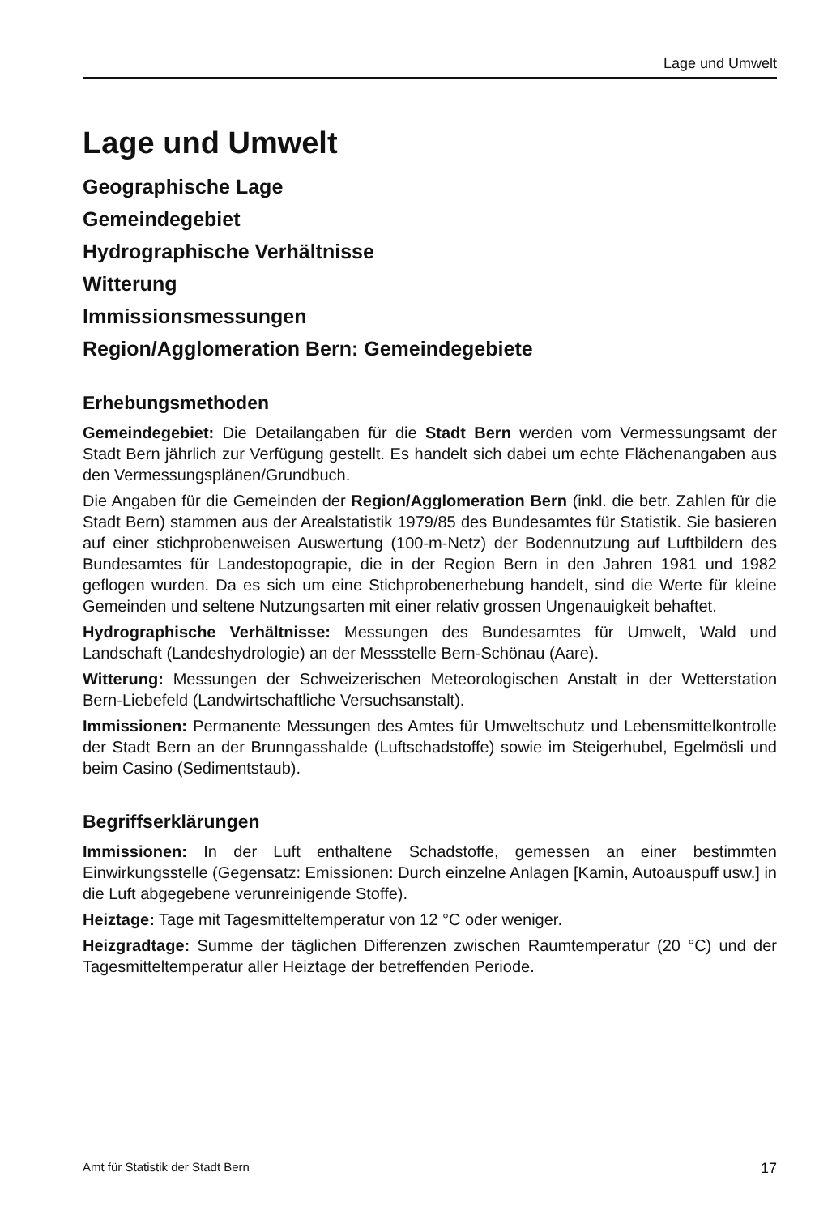Lage und Umwelt
Lage und Umwelt
Geographische Lage
Gemeindegebiet
Hydrographische Verhältnisse
Witterung
Immissionsmessungen
Region/Agglomeration Bern: Gemeindegebiete
Erhebungsmethoden
Gemeindegebiet: Die Detailangaben für die Stadt Bern werden vom Vermessungsamt der Stadt Bern jährlich zur Verfügung gestellt. Es handelt sich dabei um echte Flächenangaben aus den Vermessungsplänen/Grundbuch.
Die Angaben für die Gemeinden der Region/Agglomeration Bern (inkl. die betr. Zahlen für die Stadt Bern) stammen aus der Arealstatistik 1979/85 des Bundesamtes für Statistik. Sie basieren auf einer stichprobenweisen Auswertung (100-m-Netz) der Bodennutzung auf Luftbildern des Bundesamtes für Landestopograpie, die in der Region Bern in den Jahren 1981 und 1982 geflogen wurden. Da es sich um eine Stichprobenerhebung handelt, sind die Werte für kleine Gemeinden und seltene Nutzungsarten mit einer relativ grossen Ungenauigkeit behaftet.
Hydrographische Verhältnisse: Messungen des Bundesamtes für Umwelt, Wald und Landschaft (Landeshydrologie) an der Messstelle Bern-Schönau (Aare).
Witterung: Messungen der Schweizerischen Meteorologischen Anstalt in der Wetterstation Bern-Liebefeld (Landwirtschaftliche Versuchsanstalt).
Immissionen: Permanente Messungen des Amtes für Umweltschutz und Lebensmittelkontrolle der Stadt Bern an der Brunngasshalde (Luftschadstoffe) sowie im Steigerhubel, Egelmösli und beim Casino (Sedimentstaub).
Begriffserklärungen
Immissionen: In der Luft enthaltene Schadstoffe, gemessen an einer bestimmten Einwirkungsstelle (Gegensatz: Emissionen: Durch einzelne Anlagen [Kamin, Autoauspuff usw.] in die Luft abgegebene verunreinigende Stoffe).
Heiztage: Tage mit Tagesmitteltemperatur von 12 °C oder weniger.
Heizgradtage: Summe der täglichen Differenzen zwischen Raumtemperatur (20 °C) und der Tagesmitteltemperatur aller Heiztage der betreffenden Periode.
Amt für Statistik der Stadt Bern 17